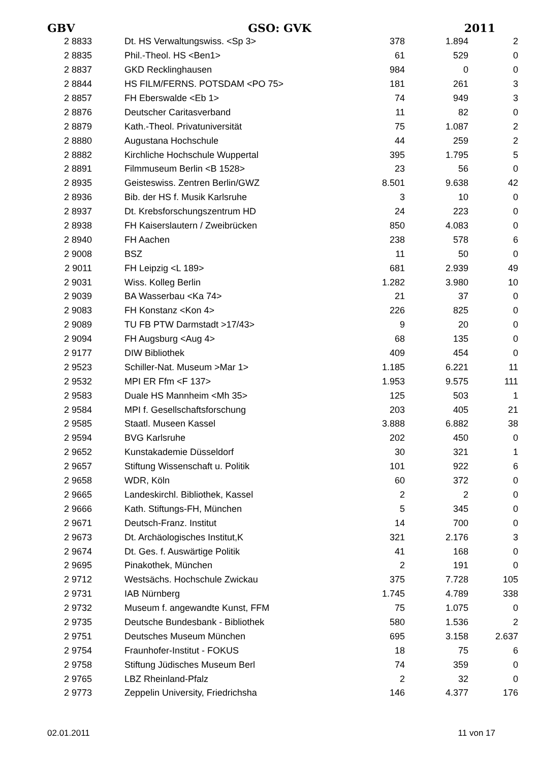GBV GSO: GVK 2011
| 2 8833 | Dt. HS Verwaltungswiss. <Sp 3> | 378 | 1.894 | 2 |
| 2 8835 | Phil.-Theol. HS <Ben1> | 61 | 529 | 0 |
| 2 8837 | GKD Recklinghausen | 984 | 0 | 0 |
| 2 8844 | HS FILM/FERNS. POTSDAM <PO 75> | 181 | 261 | 3 |
| 2 8857 | FH Eberswalde <Eb 1> | 74 | 949 | 3 |
| 2 8876 | Deutscher Caritasverband | 11 | 82 | 0 |
| 2 8879 | Kath.-Theol. Privatuniversität | 75 | 1.087 | 2 |
| 2 8880 | Augustana Hochschule | 44 | 259 | 2 |
| 2 8882 | Kirchliche Hochschule Wuppertal | 395 | 1.795 | 5 |
| 2 8891 | Filmmuseum Berlin <B 1528> | 23 | 56 | 0 |
| 2 8935 | Geisteswiss. Zentren Berlin/GWZ | 8.501 | 9.638 | 42 |
| 2 8936 | Bib. der HS f. Musik Karlsruhe | 3 | 10 | 0 |
| 2 8937 | Dt. Krebsforschungszentrum HD | 24 | 223 | 0 |
| 2 8938 | FH Kaiserslautern / Zweibrücken | 850 | 4.083 | 0 |
| 2 8940 | FH Aachen | 238 | 578 | 6 |
| 2 9008 | BSZ | 11 | 50 | 0 |
| 2 9011 | FH Leipzig <L 189> | 681 | 2.939 | 49 |
| 2 9031 | Wiss. Kolleg Berlin | 1.282 | 3.980 | 10 |
| 2 9039 | BA Wasserbau <Ka 74> | 21 | 37 | 0 |
| 2 9083 | FH Konstanz <Kon 4> | 226 | 825 | 0 |
| 2 9089 | TU FB PTW Darmstadt >17/43> | 9 | 20 | 0 |
| 2 9094 | FH Augsburg <Aug 4> | 68 | 135 | 0 |
| 2 9177 | DIW Bibliothek | 409 | 454 | 0 |
| 2 9523 | Schiller-Nat. Museum >Mar 1> | 1.185 | 6.221 | 11 |
| 2 9532 | MPI ER Ffm <F 137> | 1.953 | 9.575 | 111 |
| 2 9583 | Duale HS Mannheim <Mh 35> | 125 | 503 | 1 |
| 2 9584 | MPI f. Gesellschaftsforschung | 203 | 405 | 21 |
| 2 9585 | Staatl. Museen Kassel | 3.888 | 6.882 | 38 |
| 2 9594 | BVG Karlsruhe | 202 | 450 | 0 |
| 2 9652 | Kunstakademie Düsseldorf | 30 | 321 | 1 |
| 2 9657 | Stiftung Wissenschaft u. Politik | 101 | 922 | 6 |
| 2 9658 | WDR, Köln | 60 | 372 | 0 |
| 2 9665 | Landeskirchl. Bibliothek, Kassel | 2 | 2 | 0 |
| 2 9666 | Kath. Stiftungs-FH, München | 5 | 345 | 0 |
| 2 9671 | Deutsch-Franz. Institut | 14 | 700 | 0 |
| 2 9673 | Dt. Archäologisches Institut,K | 321 | 2.176 | 3 |
| 2 9674 | Dt. Ges. f. Auswärtige Politik | 41 | 168 | 0 |
| 2 9695 | Pinakothek, München | 2 | 191 | 0 |
| 2 9712 | Westsächs. Hochschule Zwickau | 375 | 7.728 | 105 |
| 2 9731 | IAB Nürnberg | 1.745 | 4.789 | 338 |
| 2 9732 | Museum f. angewandte Kunst, FFM | 75 | 1.075 | 0 |
| 2 9735 | Deutsche Bundesbank - Bibliothek | 580 | 1.536 | 2 |
| 2 9751 | Deutsches Museum München | 695 | 3.158 | 2.637 |
| 2 9754 | Fraunhofer-Institut - FOKUS | 18 | 75 | 6 |
| 2 9758 | Stiftung Jüdisches Museum Berl | 74 | 359 | 0 |
| 2 9765 | LBZ Rheinland-Pfalz | 2 | 32 | 0 |
| 2 9773 | Zeppelin University, Friedrichsha | 146 | 4.377 | 176 |
02.01.2011 11 von 17